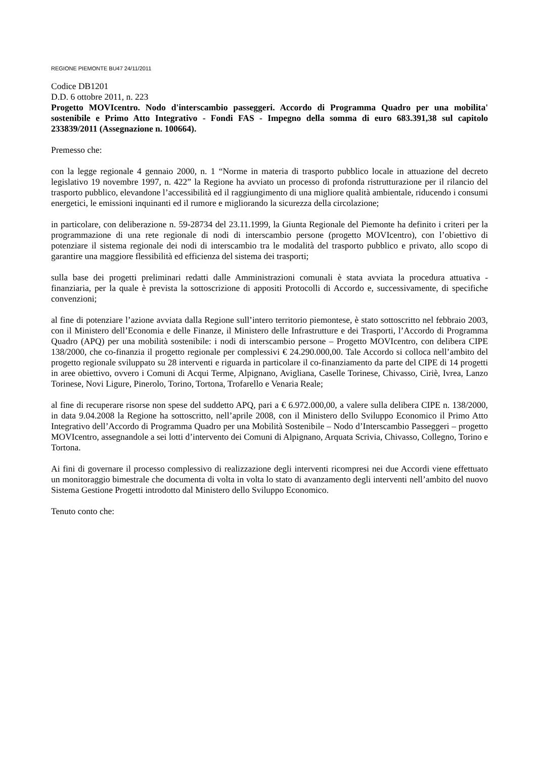REGIONE PIEMONTE BU47 24/11/2011
Codice DB1201
D.D. 6 ottobre 2011, n. 223
Progetto MOVIcentro. Nodo d'interscambio passeggeri. Accordo di Programma Quadro per una mobilita' sostenibile e Primo Atto Integrativo - Fondi FAS - Impegno della somma di euro 683.391,38 sul capitolo 233839/2011 (Assegnazione n. 100664).
Premesso che:
con la legge regionale 4 gennaio 2000, n. 1 “Norme in materia di trasporto pubblico locale in attuazione del decreto legislativo 19 novembre 1997, n. 422” la Regione ha avviato un processo di profonda ristrutturazione per il rilancio del trasporto pubblico, elevandone l’accessibilità ed il raggiungimento di una migliore qualità ambientale, riducendo i consumi energetici, le emissioni inquinanti ed il rumore e migliorando la sicurezza della circolazione;
in particolare, con deliberazione n. 59-28734 del 23.11.1999, la Giunta Regionale del Piemonte ha definito i criteri per la programmazione di una rete regionale di nodi di interscambio persone (progetto MOVIcentro), con l’obiettivo di potenziare il sistema regionale dei nodi di interscambio tra le modalità del trasporto pubblico e privato, allo scopo di garantire una maggiore flessibilità ed efficienza del sistema dei trasporti;
sulla base dei progetti preliminari redatti dalle Amministrazioni comunali è stata avviata la procedura attuativa - finanziaria, per la quale è prevista la sottoscrizione di appositi Protocolli di Accordo e, successivamente, di specifiche convenzioni;
al fine di potenziare l’azione avviata dalla Regione sull’intero territorio piemontese, è stato sottoscritto nel febbraio 2003, con il Ministero dell’Economia e delle Finanze, il Ministero delle Infrastrutture e dei Trasporti, l’Accordo di Programma Quadro (APQ) per una mobilità sostenibile: i nodi di interscambio persone – Progetto MOVIcentro, con delibera CIPE 138/2000, che co-finanzia il progetto regionale per complessivi € 24.290.000,00. Tale Accordo si colloca nell’ambito del progetto regionale sviluppato su 28 interventi e riguarda in particolare il co-finanziamento da parte del CIPE di 14 progetti in aree obiettivo, ovvero i Comuni di Acqui Terme, Alpignano, Avigliana, Caselle Torinese, Chivasso, Ciriè, Ivrea, Lanzo Torinese, Novi Ligure, Pinerolo, Torino, Tortona, Trofarello e Venaria Reale;
al fine di recuperare risorse non spese del suddetto APQ, pari a € 6.972.000,00, a valere sulla delibera CIPE n. 138/2000, in data 9.04.2008 la Regione ha sottoscritto, nell’aprile 2008, con il Ministero dello Sviluppo Economico il Primo Atto Integrativo dell’Accordo di Programma Quadro per una Mobilità Sostenibile – Nodo d’Interscambio Passeggeri – progetto MOVIcentro, assegnandole a sei lotti d’intervento dei Comuni di Alpignano, Arquata Scrivia, Chivasso, Collegno, Torino e Tortona.
Ai fini di governare il processo complessivo di realizzazione degli interventi ricompresi nei due Accordi viene effettuato un monitoraggio bimestrale che documenta di volta in volta lo stato di avanzamento degli interventi nell’ambito del nuovo Sistema Gestione Progetti introdotto dal Ministero dello Sviluppo Economico.
Tenuto conto che: